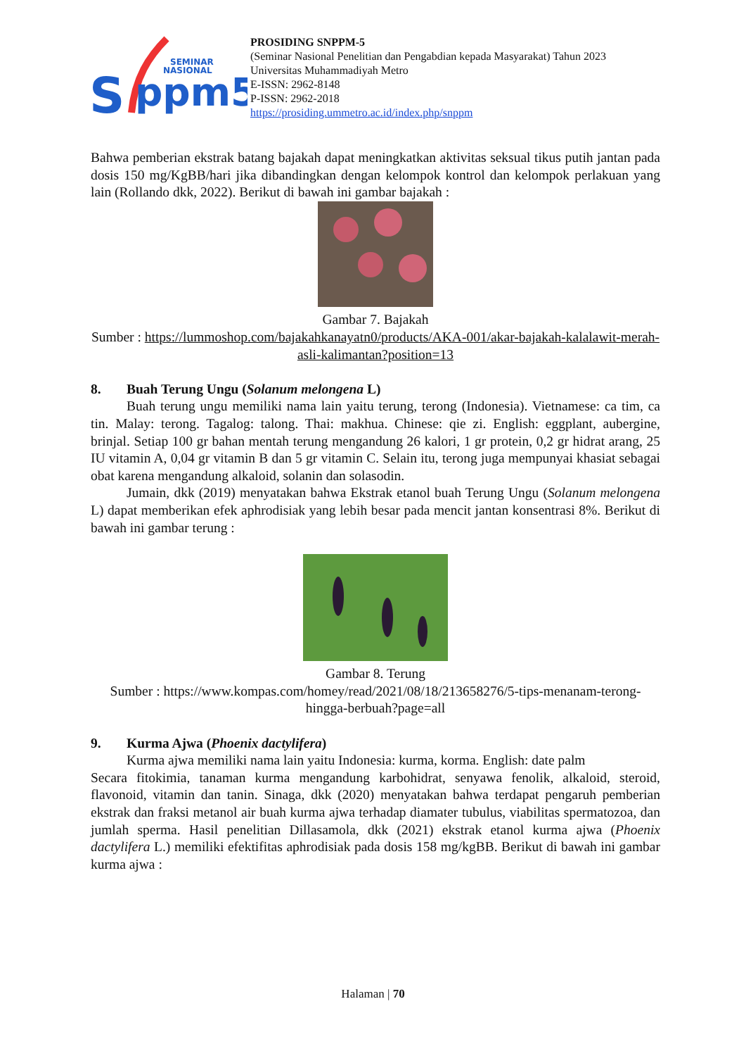S
ppm5
SEMINAR
NASIONAL
PROSIDING SNPPM-5
(Seminar Nasional Penelitian dan Pengabdian kepada Masyarakat) Tahun 2023
Universitas Muhammadiyah Metro
E-ISSN: 2962-8148
P-ISSN: 2962-2018
https://prosiding.ummetro.ac.id/index.php/snppm
Bahwa pemberian ekstrak batang bajakah dapat meningkatkan aktivitas seksual tikus putih jantan pada dosis 150 mg/KgBB/hari jika dibandingkan dengan kelompok kontrol dan kelompok perlakuan yang lain (Rollando dkk, 2022). Berikut di bawah ini gambar bajakah :
Gambar 7. Bajakah
Sumber : https://lummoshop.com/bajakahkanayatn0/products/AKA-001/akar-bajakah-kalalawit-merah-asli-kalimantan?position=13
8. Buah Terung Ungu (Solanum melongena L)
Buah terung ungu memiliki nama lain yaitu terung, terong (Indonesia). Vietnamese: ca tim, ca tin. Malay: terong. Tagalog: talong. Thai: makhua. Chinese: qie zi. English: eggplant, aubergine, brinjal. Setiap 100 gr bahan mentah terung mengandung 26 kalori, 1 gr protein, 0,2 gr hidrat arang, 25 IU vitamin A, 0,04 gr vitamin B dan 5 gr vitamin C. Selain itu, terong juga mempunyai khasiat sebagai obat karena mengandung alkaloid, solanin dan solasodin.
Jumain, dkk (2019) menyatakan bahwa Ekstrak etanol buah Terung Ungu (Solanum melongena L) dapat memberikan efek aphrodisiak yang lebih besar pada mencit jantan konsentrasi 8%. Berikut di bawah ini gambar terung :
Gambar 8. Terung
Sumber : https://www.kompas.com/homey/read/2021/08/18/213658276/5-tips-menanam-terong-hingga-berbuah?page=all
9. Kurma Ajwa (Phoenix dactylifera)
Kurma ajwa memiliki nama lain yaitu Indonesia: kurma, korma. English: date palm
Secara fitokimia, tanaman kurma mengandung karbohidrat, senyawa fenolik, alkaloid, steroid, flavonoid, vitamin dan tanin. Sinaga, dkk (2020) menyatakan bahwa terdapat pengaruh pemberian ekstrak dan fraksi metanol air buah kurma ajwa terhadap diamater tubulus, viabilitas spermatozoa, dan jumlah sperma. Hasil penelitian Dillasamola, dkk (2021) ekstrak etanol kurma ajwa (Phoenix dactylifera L.) memiliki efektifitas aphrodisiak pada dosis 158 mg/kgBB. Berikut di bawah ini gambar kurma ajwa :
Halaman | 70